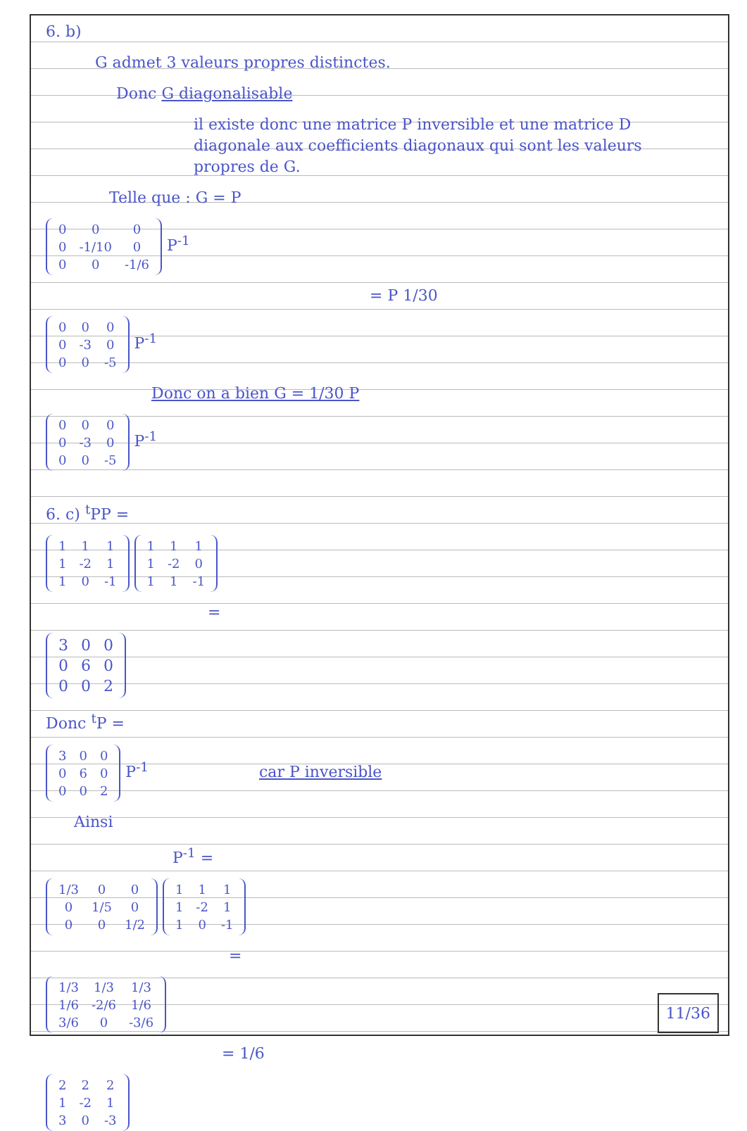6. b)
G admet 3 valeurs propres distinctes.
Donc G diagonalisable
il existe donc une matrice P inversible et une matrice D diagonale aux coefficients diagonaux qui sont les valeurs propres de G.
Telle que : G = P
| 0 | 0 | 0 |
| 0 | -1/10 | 0 |
| 0 | 0 | -1/6 |
P<sup>-1</sup>
= P 1/30
| 0 | 0 | 0 |
| 0 | -3 | 0 |
| 0 | 0 | -5 |
P<sup>-1</sup>
Donc on a bien G = 1/30 P
| 0 | 0 | 0 |
| 0 | -3 | 0 |
| 0 | 0 | -5 |
P<sup>-1</sup>
6. c) <sup>t</sup>PP =
| 1 | 1 | 1 |
| 1 | -2 | 1 |
| 1 | 0 | -1 |
| 1 | 1 | 1 |
| 1 | -2 | 0 |
| 1 | 1 | -1 |
=
| 3 | 0 | 0 |
| 0 | 6 | 0 |
| 0 | 0 | 2 |
Donc <sup>t</sup>P =
| 3 | 0 | 0 |
| 0 | 6 | 0 |
| 0 | 0 | 2 |
P<sup>-1</sup> car P inversible
Ainsi
P<sup>-1</sup> =
| 1/3 | 0 | 0 |
| 0 | 1/5 | 0 |
| 0 | 0 | 1/2 |
| 1 | 1 | 1 |
| 1 | -2 | 1 |
| 1 | 0 | -1 |
=
| 1/3 | 1/3 | 1/3 |
| 1/6 | -2/6 | 1/6 |
| 3/6 | 0 | -3/6 |
= 1/6
| 2 | 2 | 2 |
| 1 | -2 | 1 |
| 3 | 0 | -3 |
11/36